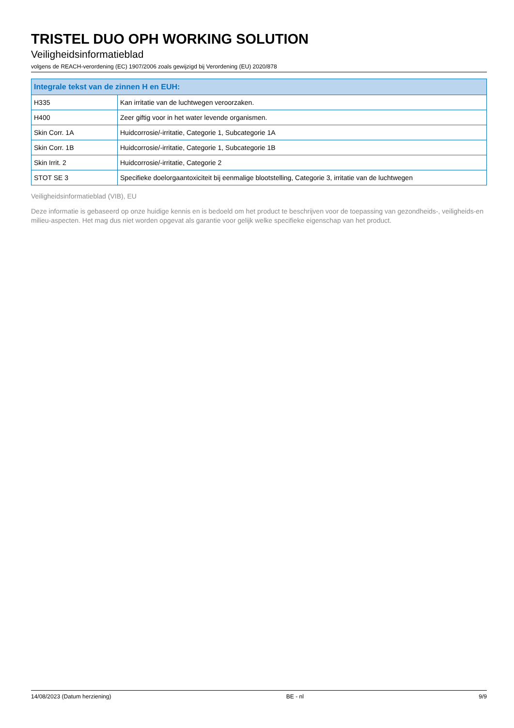TRISTEL DUO OPH WORKING SOLUTION
Veiligheidsinformatieblad
volgens de REACH-verordening (EC) 1907/2006 zoals gewijzigd bij Verordening (EU) 2020/878
| Integrale tekst van de zinnen H en EUH: | |
| --- | --- |
| H335 | Kan irritatie van de luchtwegen veroorzaken. |
| H400 | Zeer giftig voor in het water levende organismen. |
| Skin Corr. 1A | Huidcorrosie/-irritatie, Categorie 1, Subcategorie 1A |
| Skin Corr. 1B | Huidcorrosie/-irritatie, Categorie 1, Subcategorie 1B |
| Skin Irrit. 2 | Huidcorrosie/-irritatie, Categorie 2 |
| STOT SE 3 | Specifieke doelorgaantoxiciteit bij eenmalige blootstelling, Categorie 3, irritatie van de luchtwegen |
Veiligheidsinformatieblad (VIB), EU
Deze informatie is gebaseerd op onze huidige kennis en is bedoeld om het product te beschrijven voor de toepassing van gezondheids-, veiligheids-en milieu-aspecten. Het mag dus niet worden opgevat als garantie voor gelijk welke specifieke eigenschap van het product.
14/08/2023 (Datum herziening) BE - nl 9/9